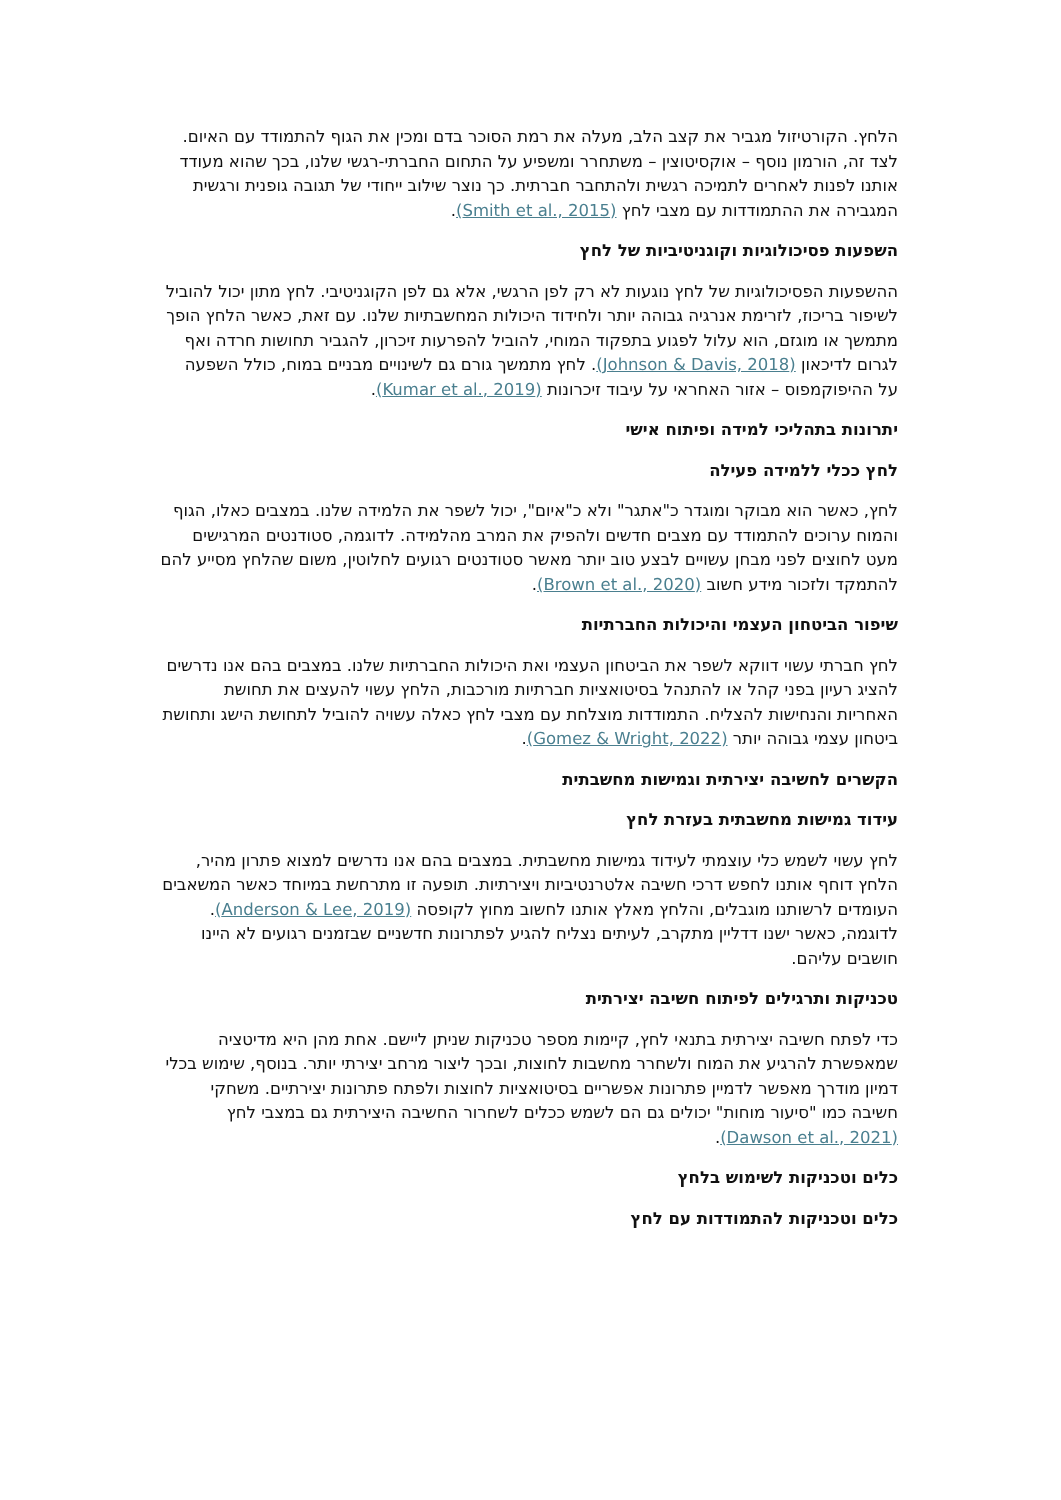הלחץ. הקורטיזול מגביר את קצב הלב, מעלה את רמת הסוכר בדם ומכין את הגוף להתמודד עם האיום. לצד זה, הורמון נוסף – אוקסיטוצין – משתחרר ומשפיע על התחום החברתי-רגשי שלנו, בכך שהוא מעודד אותנו לפנות לאחרים לתמיכה רגשית ולהתחבר חברתית. כך נוצר שילוב ייחודי של תגובה גופנית ורגשית המגבירה את ההתמודדות עם מצבי לחץ (Smith et al., 2015).
השפעות פסיכולוגיות וקוגניטיביות של לחץ
ההשפעות הפסיכולוגיות של לחץ נוגעות לא רק לפן הרגשי, אלא גם לפן הקוגניטיבי. לחץ מתון יכול להוביל לשיפור בריכוז, לזרימת אנרגיה גבוהה יותר ולחידוד היכולות המחשבתיות שלנו. עם זאת, כאשר הלחץ הופך מתמשך או מוגזם, הוא עלול לפגוע בתפקוד המוחי, להוביל להפרעות זיכרון, להגביר תחושות חרדה ואף לגרום לדיכאון (Johnson & Davis, 2018). לחץ מתמשך גורם גם לשינויים מבניים במוח, כולל השפעה על ההיפוקמפוס – אזור האחראי על עיבוד זיכרונות (Kumar et al., 2019).
יתרונות בתהליכי למידה ופיתוח אישי
לחץ ככלי ללמידה פעילה
לחץ, כאשר הוא מבוקר ומוגדר כ"אתגר" ולא כ"איום", יכול לשפר את הלמידה שלנו. במצבים כאלו, הגוף והמוח ערוכים להתמודד עם מצבים חדשים ולהפיק את המרב מהלמידה. לדוגמה, סטודנטים המרגישים מעט לחוצים לפני מבחן עשויים לבצע טוב יותר מאשר סטודנטים רגועים לחלוטין, משום שהלחץ מסייע להם להתמקד ולזכור מידע חשוב (Brown et al., 2020).
שיפור הביטחון העצמי והיכולות החברתיות
לחץ חברתי עשוי דווקא לשפר את הביטחון העצמי ואת היכולות החברתיות שלנו. במצבים בהם אנו נדרשים להציג רעיון בפני קהל או להתנהל בסיטואציות חברתיות מורכבות, הלחץ עשוי להעצים את תחושת האחריות והנחישות להצליח. התמודדות מוצלחת עם מצבי לחץ כאלה עשויה להוביל לתחושת הישג ותחושת ביטחון עצמי גבוהה יותר (Gomez & Wright, 2022).
הקשרים לחשיבה יצירתית וגמישות מחשבתית
עידוד גמישות מחשבתית בעזרת לחץ
לחץ עשוי לשמש כלי עוצמתי לעידוד גמישות מחשבתית. במצבים בהם אנו נדרשים למצוא פתרון מהיר, הלחץ דוחף אותנו לחפש דרכי חשיבה אלטרנטיביות ויצירתיות. תופעה זו מתרחשת במיוחד כאשר המשאבים העומדים לרשותנו מוגבלים, והלחץ מאלץ אותנו לחשוב מחוץ לקופסה (Anderson & Lee, 2019). לדוגמה, כאשר ישנו דדליין מתקרב, לעיתים נצליח להגיע לפתרונות חדשניים שבזמנים רגועים לא היינו חושבים עליהם.
טכניקות ותרגילים לפיתוח חשיבה יצירתית
כדי לפתח חשיבה יצירתית בתנאי לחץ, קיימות מספר טכניקות שניתן ליישם. אחת מהן היא מדיטציה שמאפשרת להרגיע את המוח ולשחרר מחשבות לחוצות, ובכך ליצור מרחב יצירתי יותר. בנוסף, שימוש בכלי דמיון מודרך מאפשר לדמיין פתרונות אפשריים בסיטואציות לחוצות ולפתח פתרונות יצירתיים. משחקי חשיבה כמו "סיעור מוחות" יכולים גם הם לשמש ככלים לשחרור החשיבה היצירתית גם במצבי לחץ (Dawson et al., 2021).
כלים וטכניקות לשימוש בלחץ
כלים וטכניקות להתמודדות עם לחץ